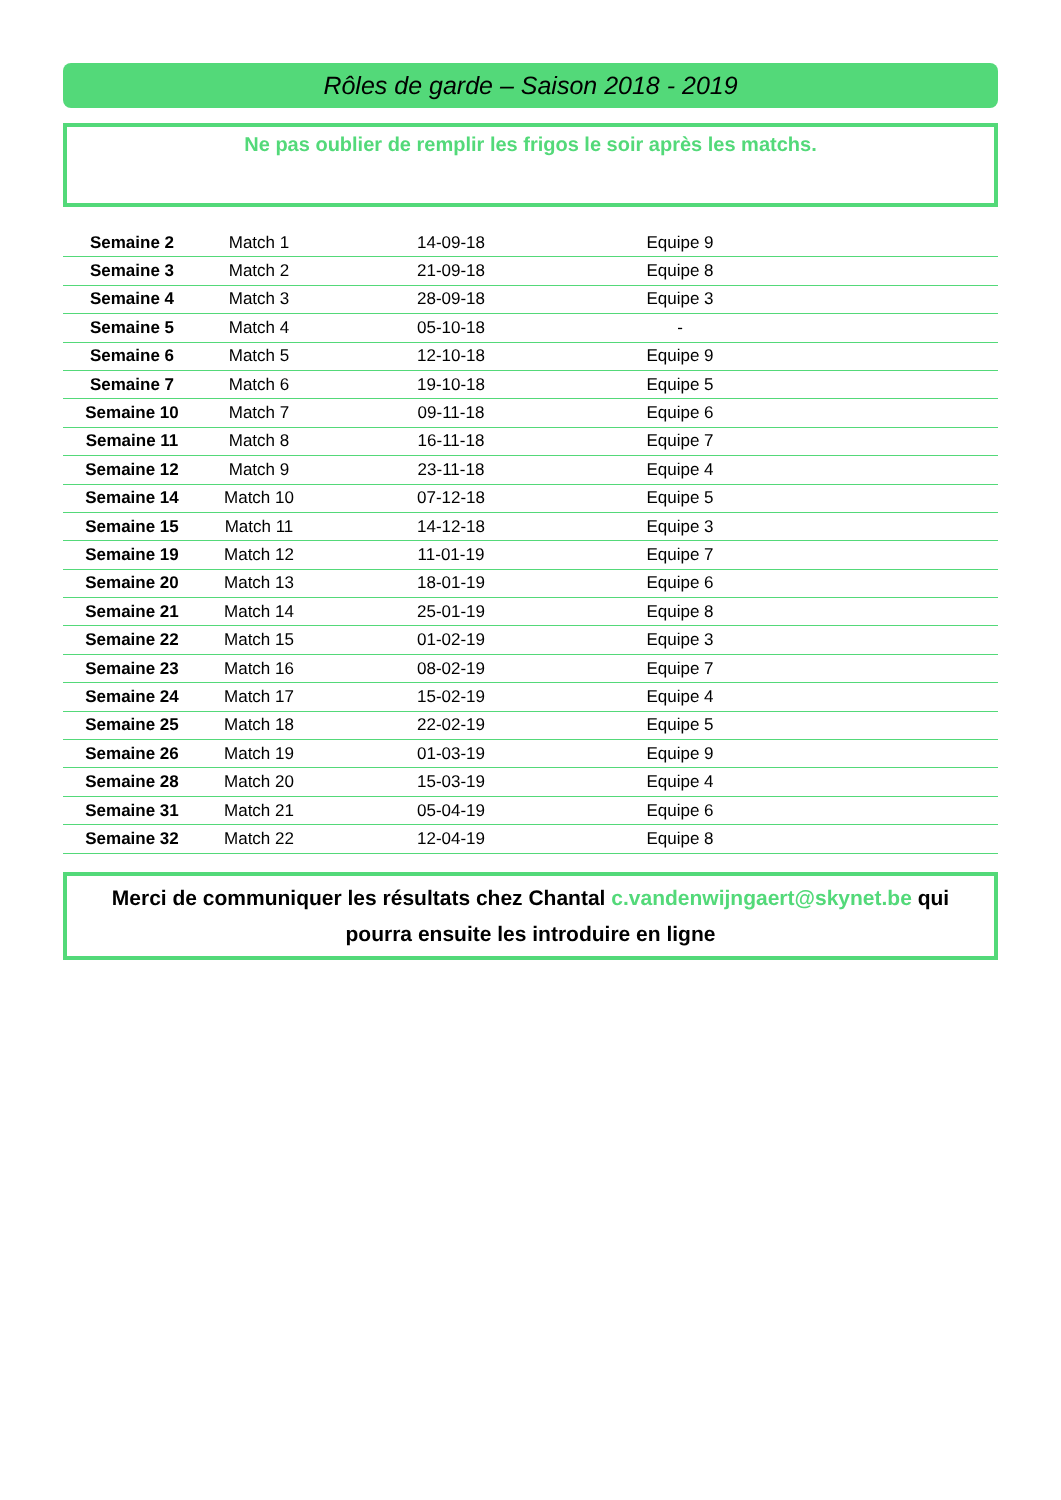Rôles de garde – Saison 2018 - 2019
Ne pas oublier de remplir les frigos le soir après les matchs.
| Semaine 2 | Match 1 | 14-09-18 | Equipe 9 | |
| Semaine 3 | Match 2 | 21-09-18 | Equipe 8 | |
| Semaine 4 | Match 3 | 28-09-18 | Equipe 3 | |
| Semaine 5 | Match 4 | 05-10-18 | - | |
| Semaine 6 | Match 5 | 12-10-18 | Equipe 9 | |
| Semaine 7 | Match 6 | 19-10-18 | Equipe 5 | |
| Semaine 10 | Match 7 | 09-11-18 | Equipe 6 | |
| Semaine 11 | Match 8 | 16-11-18 | Equipe 7 | |
| Semaine 12 | Match 9 | 23-11-18 | Equipe 4 | |
| Semaine 14 | Match 10 | 07-12-18 | Equipe 5 | |
| Semaine 15 | Match 11 | 14-12-18 | Equipe 3 | |
| Semaine 19 | Match 12 | 11-01-19 | Equipe 7 | |
| Semaine 20 | Match 13 | 18-01-19 | Equipe 6 | |
| Semaine 21 | Match 14 | 25-01-19 | Equipe 8 | |
| Semaine 22 | Match 15 | 01-02-19 | Equipe 3 | |
| Semaine 23 | Match 16 | 08-02-19 | Equipe 7 | |
| Semaine 24 | Match 17 | 15-02-19 | Equipe 4 | |
| Semaine 25 | Match 18 | 22-02-19 | Equipe 5 | |
| Semaine 26 | Match 19 | 01-03-19 | Equipe 9 | |
| Semaine 28 | Match 20 | 15-03-19 | Equipe 4 | |
| Semaine 31 | Match 21 | 05-04-19 | Equipe 6 | |
| Semaine 32 | Match 22 | 12-04-19 | Equipe 8 | |
Merci de communiquer les résultats chez Chantal c.vandenwijngaert@skynet.be qui pourra ensuite les introduire en ligne